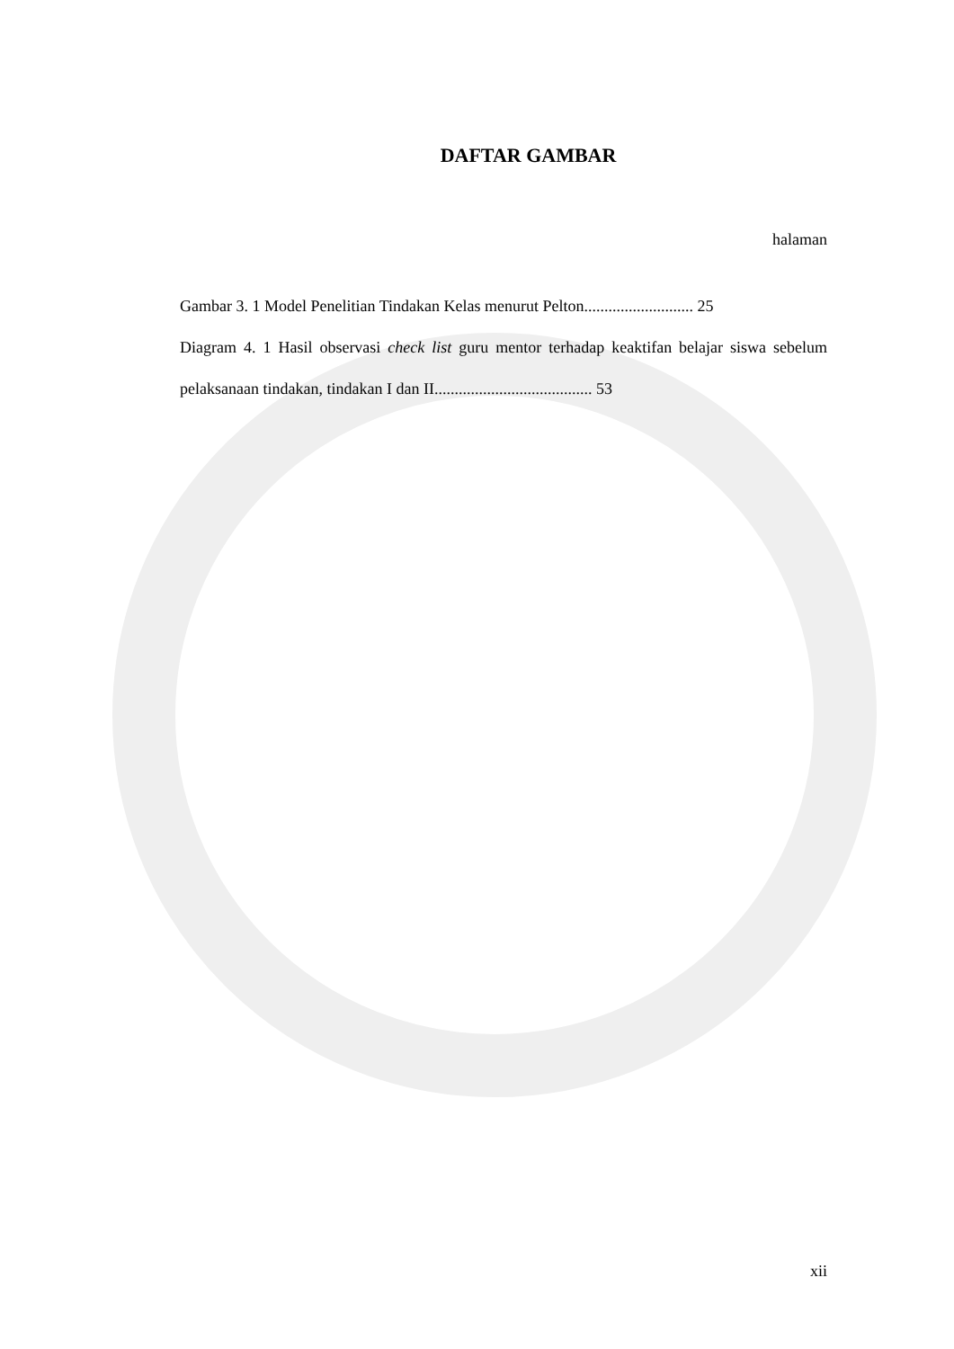DAFTAR GAMBAR
halaman
Gambar 3. 1 Model Penelitian Tindakan Kelas menurut Pelton........................... 25
Diagram 4. 1 Hasil observasi check list guru mentor terhadap keaktifan belajar siswa sebelum pelaksanaan tindakan, tindakan I dan II....................................... 53
xii